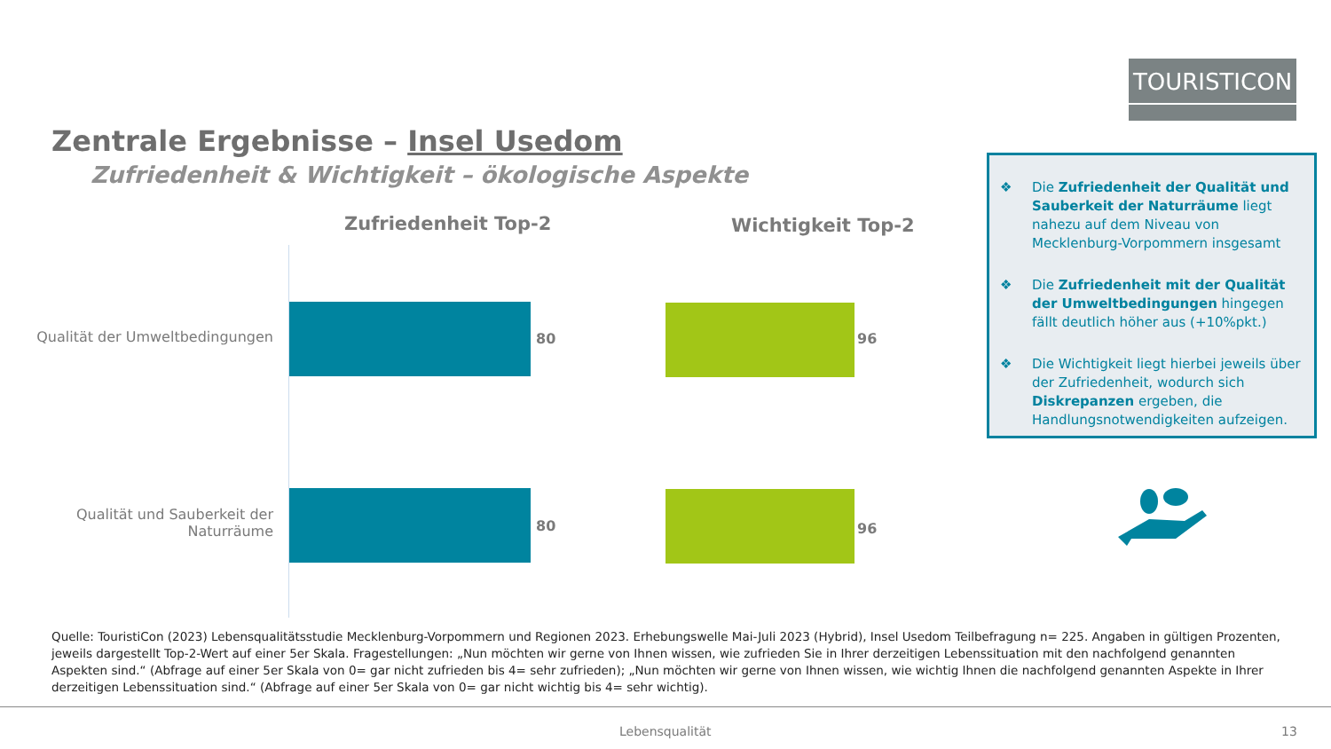TOURISTICON
Zentrale Ergebnisse – Insel Usedom
Zufriedenheit & Wichtigkeit – ökologische Aspekte
Zufriedenheit Top-2 Wichtigkeit Top-2
Qualität der Umweltbedingungen
Qualität und Sauberkeit der Naturräume
80
80
96
96
❖ Die Zufriedenheit der Qualität und Sauberkeit der Naturräume liegt nahezu auf dem Niveau von Mecklenburg-Vorpommern insgesamt
❖ Die Zufriedenheit mit der Qualität der Umweltbedingungen hingegen fällt deutlich höher aus (+10%pkt.)
❖ Die Wichtigkeit liegt hierbei jeweils über der Zufriedenheit, wodurch sich Diskrepanzen ergeben, die Handlungsnotwendigkeiten aufzeigen.
Quelle: TouristiCon (2023) Lebensqualitätsstudie Mecklenburg-Vorpommern und Regionen 2023. Erhebungswelle Mai-Juli 2023 (Hybrid), Insel Usedom Teilbefragung n= 225. Angaben in gültigen Prozenten, jeweils dargestellt Top-2-Wert auf einer 5er Skala. Fragestellungen: „Nun möchten wir gerne von Ihnen wissen, wie zufrieden Sie in Ihrer derzeitigen Lebenssituation mit den nachfolgend genannten Aspekten sind.“ (Abfrage auf einer 5er Skala von 0= gar nicht zufrieden bis 4= sehr zufrieden); „Nun möchten wir gerne von Ihnen wissen, wie wichtig Ihnen die nachfolgend genannten Aspekte in Ihrer derzeitigen Lebenssituation sind.“ (Abfrage auf einer 5er Skala von 0= gar nicht wichtig bis 4= sehr wichtig).
Lebensqualität 13